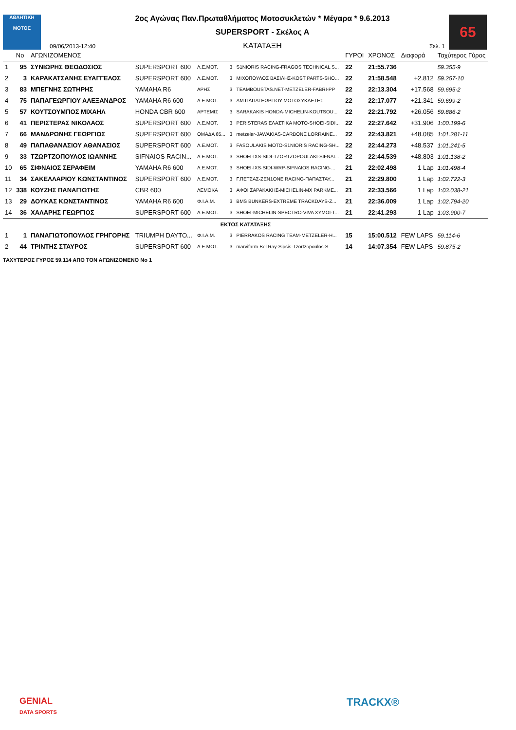ΑΘΛΗΤΙΚΗ
MOTOE
09/06/2013-12:40
2ος Αγώνας Παν.Πρωταθλήματος Μοτοσυκλετών * Μέγαρα * 9.6.2013
SUPERSPORT - Σκέλος Α
ΚΑΤΑΤΑΞΗ
Σελ. 1
65
| | No | ΑΓΩΝΙΖΟΜΕΝΟΣ | | | | | ΓΥΡΟΙ | ΧΡΟΝΟΣ | Διαφορά | Ταχύτερος Γύρος |
| --- | --- | --- | --- | --- | --- | --- | --- | --- | --- | --- |
| 1 | 95 | ΣΥΝΙΩΡΗΣ ΘΕΟΔΟΣΙΟΣ | SUPERSPORT 600 | Λ.Ε.ΜΟΤ. | 3 | S1NIORIS RACING-FRAGOS TECHNICAL S... | 22 | 21:55.736 | | 59.355-9 |
| 2 | 3 | ΚΑΡΑΚΑΤΣΑΝΗΣ ΕΥΑΓΓΕΛΟΣ | SUPERSPORT 600 | Λ.Ε.ΜΟΤ. | 3 | ΜΙΧΟΠΟΥΛΟΣ ΒΑΣΙΛΗΣ-KOST PARTS-SHO... | 22 | 21:58.548 | +2.812 | 59.257-10 |
| 3 | 83 | ΜΠΕΓΝΗΣ ΣΩΤΗΡΗΣ | YAMAHA R6 | ΑΡΗΣ | 3 | TEAMBOUSTAS.NET-METZELER-FABRI-PP | 22 | 22:13.304 | +17.568 | 59.695-2 |
| 4 | 75 | ΠΑΠΑΓΕΩΡΓΙΟΥ ΑΛΕΞΑΝΔΡΟΣ | YAMAHA R6 600 | Λ.Ε.ΜΟΤ. | 3 | ΑΜ ΠΑΠΑΓΕΩΡΓΙΟΥ ΜΟΤΟΣΥΚΛΕΤΕΣ | 22 | 22:17.077 | +21.341 | 59.699-2 |
| 5 | 57 | ΚΟΥΤΣΟΥΜΠΟΣ ΜΙΧΑΗΛ | HONDA CBR 600 | ΑΡΤΕΜΙΣ | 3 | SARAKAKIS HONDA-MICHELIN-KOUTSOU... | 22 | 22:21.792 | +26.056 | 59.886-2 |
| 6 | 41 | ΠΕΡΙΣΤΕΡΑΣ ΝΙΚΟΛΑΟΣ | SUPERSPORT 600 | Λ.Ε.ΜΟΤ. | 3 | PERISTERAS ΕΛΑΣΤΙΚΑ MOTO-SHOEI-SIDI... | 22 | 22:27.642 | +31.906 | 1:00.199-6 |
| 7 | 66 | ΜΑΝΔΡΩΝΗΣ ΓΕΩΡΓΙΟΣ | SUPERSPORT 600 | ΟΜΑΔΑ 65... | 3 | metzeler-JAWAKIAS-CARBONE LORRAINE... | 22 | 22:43.821 | +48.085 | 1:01.281-11 |
| 8 | 49 | ΠΑΠΑΘΑΝΑΣΙΟΥ ΑΘΑΝΑΣΙΟΣ | SUPERSPORT 600 | Λ.Ε.ΜΟΤ. | 3 | FASOULAKIS MOTO-S1NIORIS RACING-SH... | 22 | 22:44.273 | +48.537 | 1:01.241-5 |
| 9 | 33 | ΤΖΩΡΤΖΟΠΟΥΛΟΣ ΙΩΑΝΝΗΣ | SIFNAIOS RACIN... | Λ.Ε.ΜΟΤ. | 3 | SHOEI-IXS-SIDI-TZORTZOPOULAKI-SIFNAI... | 22 | 22:44.539 | +48.803 | 1:01.138-2 |
| 10 | 65 | ΣΙΦΝΑΙΟΣ ΣΕΡΑΦΕΙΜ | YAMAHA R6 600 | Λ.Ε.ΜΟΤ. | 3 | SHOEI-IXS-SIDI-WRP-SIFNAIOS RACING-... | 21 | 22:02.498 | 1 Lap | 1:01.498-4 |
| 11 | 34 | ΣΑΚΕΛΛΑΡΙΟΥ ΚΩΝΣΤΑΝΤΙΝΟΣ | SUPERSPORT 600 | Λ.Ε.ΜΟΤ. | 3 | Γ.ΠΕΤΣΑΣ-ZEN1ONE RACING-ΠΑΠΑΣΤΑΥ... | 21 | 22:29.800 | 1 Lap | 1:02.722-3 |
| 12 | 338 | ΚΟΥΖΗΣ ΠΑΝΑΓΙΩΤΗΣ | CBR 600 | ΛΕΜΟΚΑ | 3 | ΑΦΟΙ ΣΑΡΑΚΑΚΗΣ-MICHELIN-MX PARKME... | 21 | 22:33.566 | 1 Lap | 1:03.038-21 |
| 13 | 29 | ΔΟΥΚΑΣ ΚΩΝΣΤΑΝΤΙΝΟΣ | YAMAHA R6 600 | Φ.Ι.Α.Μ. | 3 | BMS BUNKERS-EXTREME TRACKDAYS-Z... | 21 | 22:36.009 | 1 Lap | 1:02.794-20 |
| 14 | 36 | ΧΑΛΑΡΗΣ ΓΕΩΡΓΙΟΣ | SUPERSPORT 600 | Λ.Ε.ΜΟΤ. | 3 | SHOEI-MICHELIN-SPECTRO-VIVA XYMOI-T... | 21 | 22:41.293 | 1 Lap | 1:03.900-7 |
| ΕΚΤΟΣ ΚΑΤΑΤΑΞΗΣ | | | | | | | | | | |
| 1 | 1 | ΠΑΝΑΓΙΩΤΟΠΟΥΛΟΣ ΓΡΗΓΟΡΗΣ | TRIUMPH DAYTO... | Φ.Ι.Α.Μ. | 3 | PIERRAKOS RACING TEAM-METZELER-H... | 15 | 15:00.512 | FEW LAPS | 59.114-6 |
| 2 | 44 | ΤΡΙΝΤΗΣ ΣΤΑΥΡΟΣ | SUPERSPORT 600 | Λ.Ε.ΜΟΤ. | 3 | marvifarm-Bel Ray-Sipsis-Tzortzopoulos-S | 14 | 14:07.354 | FEW LAPS | 59.875-2 |
ΤΑΧΥΤΕΡΟΣ ΓΥΡΟΣ 59.114 ΑΠΟ ΤΟΝ ΑΓΩΝΙΖΟΜΕΝΟ Νο 1
GENIAL
DATA SPORTS
TRACKX®